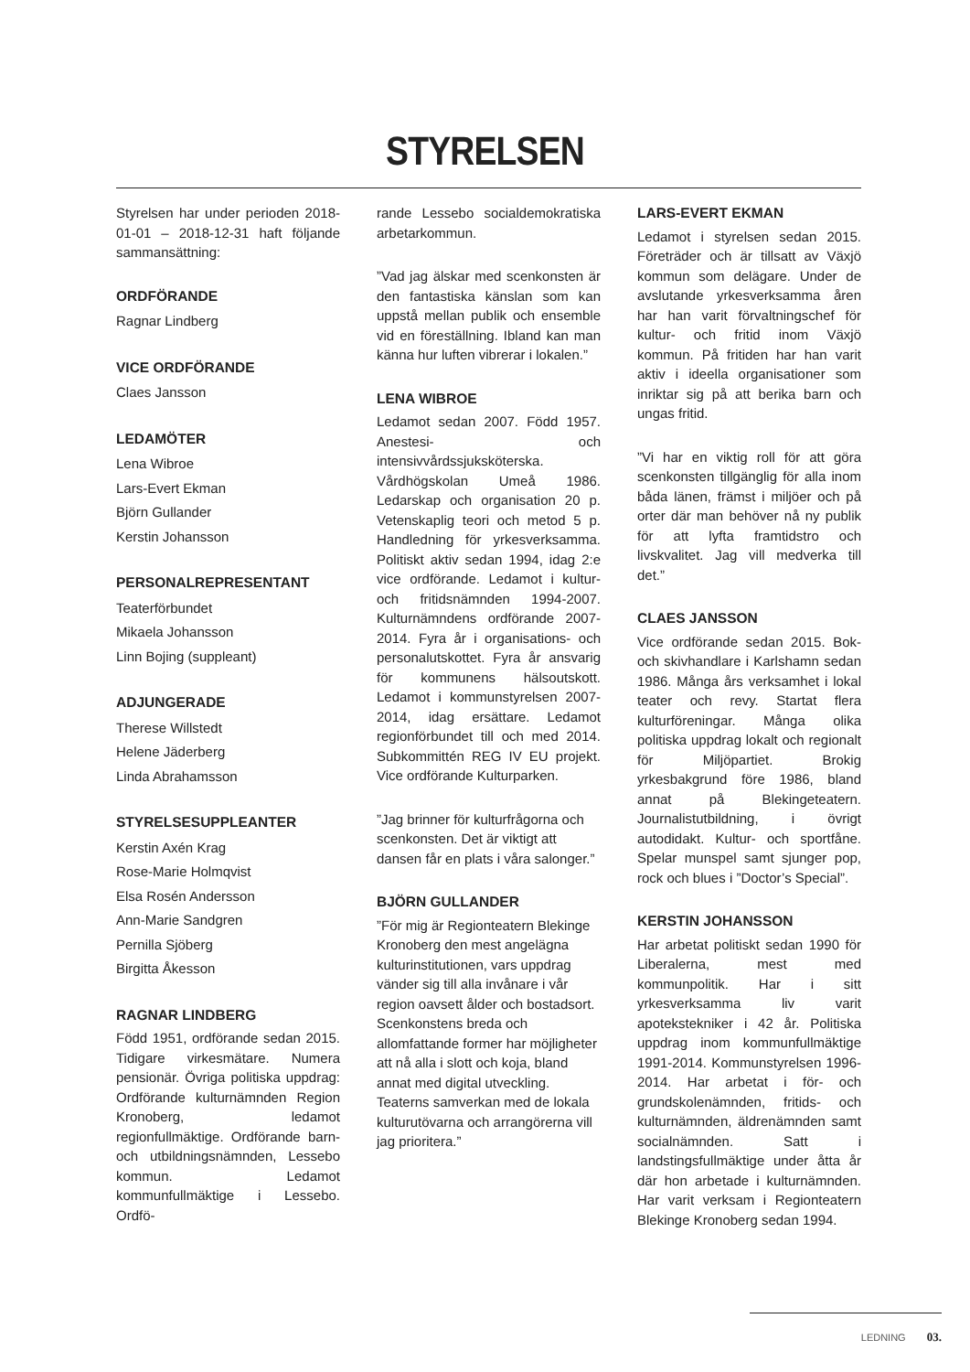STYRELSEN
Styrelsen har under perioden 2018-01-01 – 2018-12-31 haft följande sammansättning:
ORDFÖRANDE
Ragnar Lindberg
VICE ORDFÖRANDE
Claes Jansson
LEDAMÖTER
Lena Wibroe
Lars-Evert Ekman
Björn Gullander
Kerstin Johansson
PERSONALREPRESENTANT
Teaterförbundet
Mikaela Johansson
Linn Bojing (suppleant)
ADJUNGERADE
Therese Willstedt
Helene Jäderberg
Linda Abrahamsson
STYRELSESUPPLEANTER
Kerstin Axén Krag
Rose-Marie Holmqvist
Elsa Rosén Andersson
Ann-Marie Sandgren
Pernilla Sjöberg
Birgitta Åkesson
RAGNAR LINDBERG
Född 1951, ordförande sedan 2015. Tidigare virkesmätare. Numera pensionär. Övriga politiska uppdrag: Ordförande kulturnämnden Region Kronoberg, ledamot regionfullmäktige. Ordförande barn- och utbildningsnämnden, Lessebo kommun. Ledamot kommunfullmäktige i Lessebo. Ordfö-
rande Lessebo socialdemokratiska arbetarkommun.
”Vad jag älskar med scenkonsten är den fantastiska känslan som kan uppstå mellan publik och ensemble vid en föreställning. Ibland kan man känna hur luften vibrerar i lokalen.”
LENA WIBROE
Ledamot sedan 2007. Född 1957. Anestesi- och intensivvårdssjuksköterska. Vårdhögskolan Umeå 1986. Ledarskap och organisation 20 p. Vetenskaplig teori och metod 5 p. Handledning för yrkesverksamma. Politiskt aktiv sedan 1994, idag 2:e vice ordförande. Ledamot i kultur- och fritidsnämnden 1994-2007. Kulturnämndens ordförande 2007-2014. Fyra år i organisations- och personalutskottet. Fyra år ansvarig för kommunens hälsoutskott. Ledamot i kommunstyrelsen 2007-2014, idag ersättare. Ledamot regionförbundet till och med 2014. Subkommittén REG IV EU projekt. Vice ordförande Kulturparken.
”Jag brinner för kulturfrågorna och scenkonsten. Det är viktigt att dansen får en plats i våra salonger.”
BJÖRN GULLANDER
”För mig är Regionteatern Blekinge Kronoberg den mest angelägna kulturinstitutionen, vars uppdrag vänder sig till alla invånare i vår region oavsett ålder och bostadsort. Scenkonstens breda och allomfattande former har möjligheter att nå alla i slott och koja, bland annat med digital utveckling. Teaterns samverkan med de lokala kulturutövarna och arrangörerna vill jag prioritera.”
LARS-EVERT EKMAN
Ledamot i styrelsen sedan 2015. Företräder och är tillsatt av Växjö kommun som delägare. Under de avslutande yrkesverksamma åren har han varit förvaltningschef för kultur- och fritid inom Växjö kommun. På fritiden har han varit aktiv i ideella organisationer som inriktar sig på att berika barn och ungas fritid.
”Vi har en viktig roll för att göra scenkonsten tillgänglig för alla inom båda länen, främst i miljöer och på orter där man behöver nå ny publik för att lyfta framtidstro och livskvalitet. Jag vill medverka till det.”
CLAES JANSSON
Vice ordförande sedan 2015. Bok- och skivhandlare i Karlshamn sedan 1986. Många års verksamhet i lokal teater och revy. Startat flera kulturföreningar. Många olika politiska uppdrag lokalt och regionalt för Miljöpartiet. Brokig yrkesbakgrund före 1986, bland annat på Blekingeteatern. Journalistutbildning, i övrigt autodidakt. Kultur- och sportfåne. Spelar munspel samt sjunger pop, rock och blues i ”Doctor’s Special”.
KERSTIN JOHANSSON
Har arbetat politiskt sedan 1990 för Liberalerna, mest med kommunpolitik. Har i sitt yrkesverksamma liv varit apotekstekniker i 42 år. Politiska uppdrag inom kommunfullmäktige 1991-2014. Kommunstyrelsen 1996-2014. Har arbetat i för- och grundskolenämnden, fritids- och kulturnämnden, äldrenämnden samt socialnämnden. Satt i landstingsfullmäktige under åtta år där hon arbetade i kulturnämnden. Har varit verksam i Regionteatern Blekinge Kronoberg sedan 1994.
LEDNING 03.